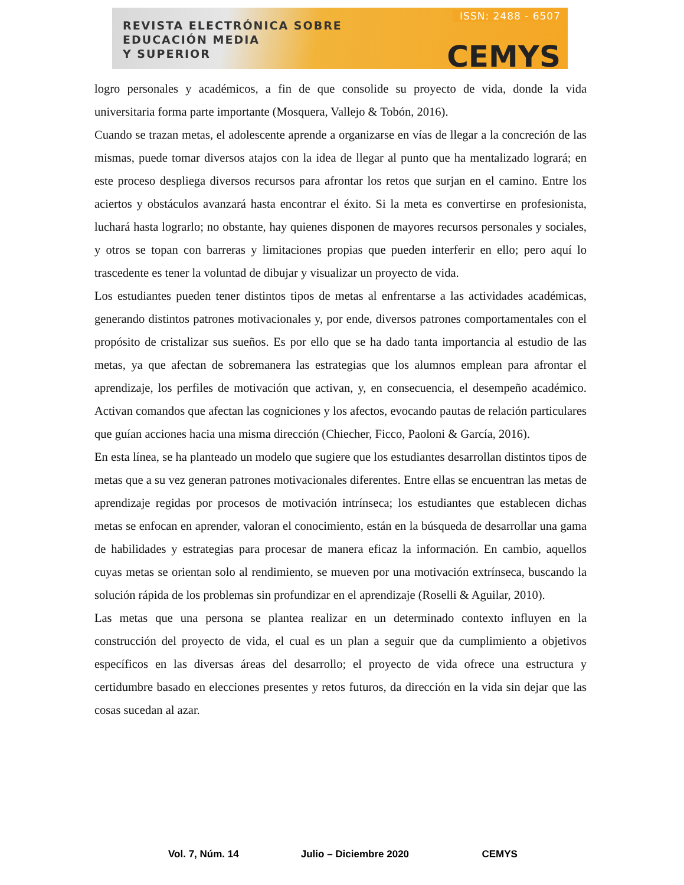REVISTA ELECTRÓNICA SOBRE
EDUCACIÓN MEDIA
Y SUPERIOR
ISSN: 2488 - 6507
CEMYS
logro personales y académicos, a fin de que consolide su proyecto de vida, donde la vida universitaria forma parte importante (Mosquera, Vallejo & Tobón, 2016).
Cuando se trazan metas, el adolescente aprende a organizarse en vías de llegar a la concreción de las mismas, puede tomar diversos atajos con la idea de llegar al punto que ha mentalizado logrará; en este proceso despliega diversos recursos para afrontar los retos que surjan en el camino. Entre los aciertos y obstáculos avanzará hasta encontrar el éxito. Si la meta es convertirse en profesionista, luchará hasta lograrlo; no obstante, hay quienes disponen de mayores recursos personales y sociales, y otros se topan con barreras y limitaciones propias que pueden interferir en ello; pero aquí lo trascedente es tener la voluntad de dibujar y visualizar un proyecto de vida.
Los estudiantes pueden tener distintos tipos de metas al enfrentarse a las actividades académicas, generando distintos patrones motivacionales y, por ende, diversos patrones comportamentales con el propósito de cristalizar sus sueños. Es por ello que se ha dado tanta importancia al estudio de las metas, ya que afectan de sobremanera las estrategias que los alumnos emplean para afrontar el aprendizaje, los perfiles de motivación que activan, y, en consecuencia, el desempeño académico. Activan comandos que afectan las cogniciones y los afectos, evocando pautas de relación particulares que guían acciones hacia una misma dirección (Chiecher, Ficco, Paoloni & García, 2016).
En esta línea, se ha planteado un modelo que sugiere que los estudiantes desarrollan distintos tipos de metas que a su vez generan patrones motivacionales diferentes. Entre ellas se encuentran las metas de aprendizaje regidas por procesos de motivación intrínseca; los estudiantes que establecen dichas metas se enfocan en aprender, valoran el conocimiento, están en la búsqueda de desarrollar una gama de habilidades y estrategias para procesar de manera eficaz la información. En cambio, aquellos cuyas metas se orientan solo al rendimiento, se mueven por una motivación extrínseca, buscando la solución rápida de los problemas sin profundizar en el aprendizaje (Roselli & Aguilar, 2010).
Las metas que una persona se plantea realizar en un determinado contexto influyen en la construcción del proyecto de vida, el cual es un plan a seguir que da cumplimiento a objetivos específicos en las diversas áreas del desarrollo; el proyecto de vida ofrece una estructura y certidumbre basado en elecciones presentes y retos futuros, da dirección en la vida sin dejar que las cosas sucedan al azar.
Vol. 7, Núm. 14 Julio – Diciembre 2020 CEMYS